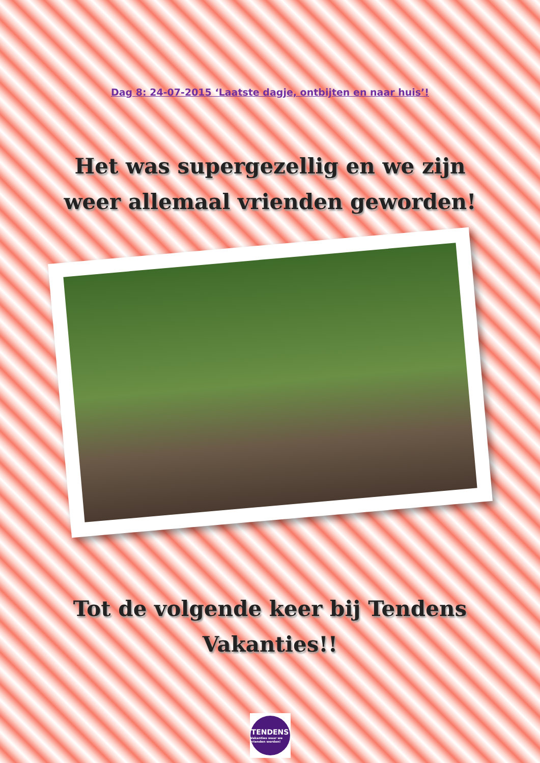Dag 8: 24-07-2015 ‘Laatste dagje, ontbijten en naar huis’!
Het was supergezellig en we zijn
weer allemaal vrienden geworden!
Tot de volgende keer bij Tendens
Vakanties!!
TENDENS
Vakanties waar we vrienden worden!